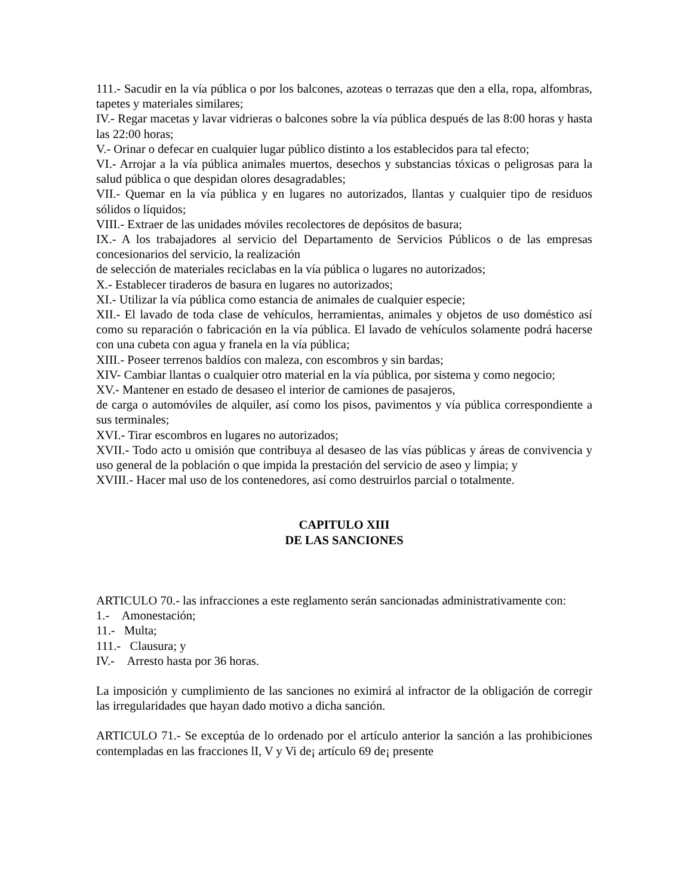111.- Sacudir en la vía pública o por los balcones, azoteas o terrazas que den a ella, ropa, alfombras, tapetes y materiales similares;
IV.- Regar macetas y lavar vidrieras o balcones sobre la vía pública después de las 8:00 horas y hasta las 22:00 horas;
V.- Orinar o defecar en cualquier lugar público distinto a los establecidos para tal efecto;
VI.- Arrojar a la vía pública animales muertos, desechos y substancias tóxicas o peligrosas para la salud pública o que despidan olores desagradables;
VII.- Quemar en la vía pública y en lugares no autorizados, llantas y cualquier tipo de residuos sólidos o líquidos;
VIII.- Extraer de las unidades móviles recolectores de depósitos de basura;
IX.- A los trabajadores al servicio del Departamento de Servicios Públicos o de las empresas concesionarios del servicio, la realización
de selección de materiales reciclabas en la vía pública o lugares no autorizados;
X.- Establecer tiraderos de basura en lugares no autorizados;
XI.- Utilizar la vía pública como estancia de animales de cualquier especie;
XII.- El lavado de toda clase de vehículos, herramientas, animales y objetos de uso doméstico así como su reparación o fabricación en la vía pública. El lavado de vehículos solamente podrá hacerse con una cubeta con agua y franela en la vía pública;
XIII.- Poseer terrenos baldíos con maleza, con escombros y sin bardas;
XIV- Cambiar llantas o cualquier otro material en la vía pública, por sistema y como negocio;
XV.- Mantener en estado de desaseo el interior de camiones de pasajeros,
de carga o automóviles de alquiler, así como los pisos, pavimentos y vía pública correspondiente a sus terminales;
XVI.- Tirar escombros en lugares no autorizados;
XVII.- Todo acto u omisión que contribuya al desaseo de las vías públicas y áreas de convivencia y uso general de la población o que impida la prestación del servicio de aseo y limpia; y
XVIII.- Hacer mal uso de los contenedores, así como destruirlos parcial o totalmente.
CAPITULO XIII
DE LAS SANCIONES
ARTICULO 70.- las infracciones a este reglamento serán sancionadas administrativamente con:
1.- Amonestación;
11.- Multa;
111.- Clausura; y
IV.- Arresto hasta por 36 horas.
La imposición y cumplimiento de las sanciones no eximirá al infractor de la obligación de corregir las irregularidades que hayan dado motivo a dicha sanción.
ARTICULO 71.- Se exceptúa de lo ordenado por el artículo anterior la sanción a las prohibiciones contempladas en las fracciones lI, V y Vi de¡ artículo 69 de¡ presente